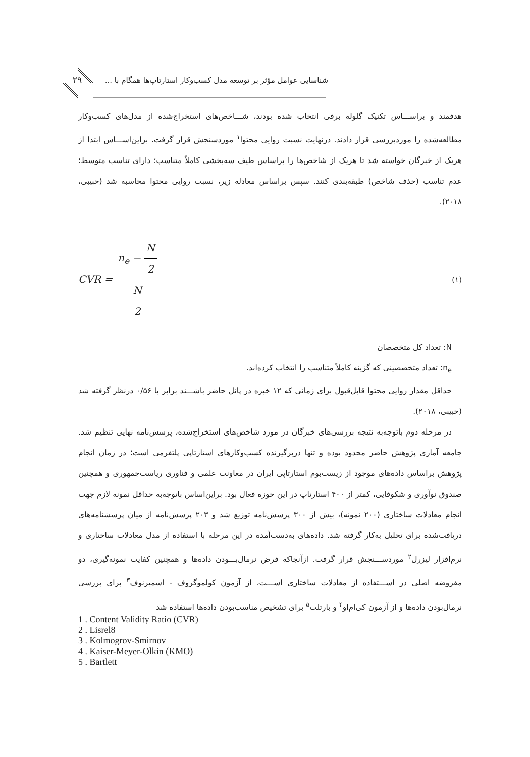۲۹
شناسایی عوامل مؤثر بر توسعه مدل کسب‌وکار استارتاپ‌ها همگام با ...
هدفمند و براســـاس تکنیک گلوله برفی انتخاب شده بودند، شـــاخص‌های استخراج‌شده از مدل‌های کسب‌وکار مطالعه‌شده را موردبررسی قرار دادند. درنهایت نسبت روایی محتوا<sup>۱</sup> موردسنجش قرار گرفت. براین‌اســـاس ابتدا از هریک از خبرگان خواسته شد تا هریک از شاخص‌ها را براساس طیف سه‌بخشی کاملاً متناسب؛ دارای تناسب متوسط؛ عدم تناسب (حذف شاخص) طبقه‌بندی کنند. سپس براساس معادله زیر، نسبت روایی محتوا محاسبه شد (حبیبی، ۲۰۱۸).
CVR = n<sub>e</sub> − N 2 N 2 (۱)
N: تعداد کل متخصصان
n<sub>e</sub>: تعداد متخصصینی که گزینه کاملاً متناسب را انتخاب کرده‌اند.
حداقل مقدار روایی محتوا قابل‌قبول برای زمانی که ۱۲ خبره در پانل حاضر باشـــند برابر با ۰/۵۶ درنظر گرفته شد (حبیبی، ۲۰۱۸).
در مرحله دوم باتوجه‌به نتیجه بررسی‌های خبرگان در مورد شاخص‌های استخراج‌شده، پرسش‌نامه نهایی تنظیم شد. جامعه آماری پژوهش حاضر محدود بوده و تنها دربرگیرنده کسب‌وکارهای استارتاپی پلتفرمی است؛ در زمان انجام پژوهش براساس داده‌های موجود از زیست‌بوم استارتاپی ایران در معاونت علمی و فناوری ریاست‌جمهوری و همچنین صندوق نوآوری و شکوفایی، کمتر از ۴۰۰ استارتاپ در این حوزه فعال بود. براین‌اساس باتوجه‌به حداقل نمونه لازم جهت انجام معادلات ساختاری (۲۰۰ نمونه)، بیش از ۳۰۰ پرسش‌نامه توزیع شد و ۲۰۳ پرسش‌نامه از میان پرسشنامه‌های دریافت‌شده برای تحلیل به‌کار گرفته شد. داده‌های به‌دست‌آمده در این مرحله با استفاده از مدل معادلات ساختاری و نرم‌افزار لیزرل<sup>۲</sup> موردســـنجش قرار گرفت. ازآنجاکه فرض نرمال‌بـــودن داده‌ها و همچنین کفایت نمونه‌گیری، دو مفروضه اصلی در اســـتفاده از معادلات ساختاری اســـت، از آزمون کولموگروف - اسمیرنوف<sup>۳</sup> برای بررسی نرمال‌بودن داده‌ها و از آزمون کی‌ام‌او<sup>۴</sup> و بارتلت<sup>۵</sup> برای تشخیص مناسب‌بودن داده‌ها استفاده شد
1 . Content Validity Ratio (CVR)
2 . Lisrel8
3 . Kolmogrov-Smirnov
4 . Kaiser-Meyer-Olkin (KMO)
5 . Bartlett